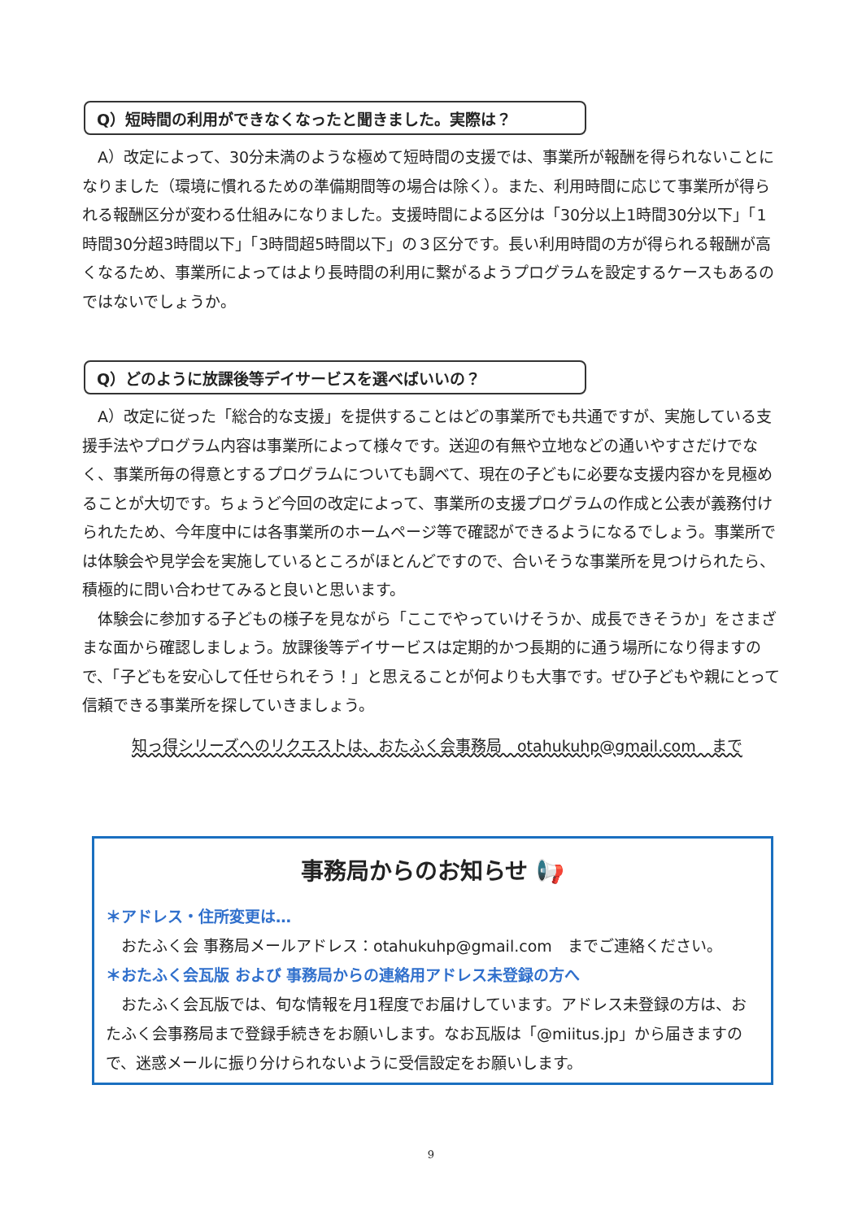Q）短時間の利用ができなくなったと聞きました。実際は？
　A）改定によって、30分未満のような極めて短時間の支援では、事業所が報酬を得られないことになりました（環境に慣れるための準備期間等の場合は除く）。また、利用時間に応じて事業所が得られる報酬区分が変わる仕組みになりました。支援時間による区分は「30分以上1時間30分以下」「1時間30分超3時間以下」「3時間超5時間以下」の３区分です。長い利用時間の方が得られる報酬が高くなるため、事業所によってはより長時間の利用に繋がるようプログラムを設定するケースもあるのではないでしょうか。
Q）どのように放課後等デイサービスを選べばいいの？
　A）改定に従った「総合的な支援」を提供することはどの事業所でも共通ですが、実施している支援手法やプログラム内容は事業所によって様々です。送迎の有無や立地などの通いやすさだけでなく、事業所毎の得意とするプログラムについても調べて、現在の子どもに必要な支援内容かを見極めることが大切です。ちょうど今回の改定によって、事業所の支援プログラムの作成と公表が義務付けられたため、今年度中には各事業所のホームページ等で確認ができるようになるでしょう。事業所では体験会や見学会を実施しているところがほとんどですので、合いそうな事業所を見つけられたら、積極的に問い合わせてみると良いと思います。
　体験会に参加する子どもの様子を見ながら「ここでやっていけそうか、成長できそうか」をさまざまな面から確認しましょう。放課後等デイサービスは定期的かつ長期的に通う場所になり得ますので、「子どもを安心して任せられそう！」と思えることが何よりも大事です。ぜひ子どもや親にとって信頼できる事業所を探していきましょう。
知っ得シリーズへのリクエストは、おたふく会事務局　otahukuhp@gmail.com　まで
事務局からのお知らせ 📢
＊アドレス・住所変更は…
　おたふく会 事務局メールアドレス：otahukuhp@gmail.com　までご連絡ください。
＊おたふく会瓦版 および 事務局からの連絡用アドレス未登録の方へ
　おたふく会瓦版では、旬な情報を月1程度でお届けしています。アドレス未登録の方は、おたふく会事務局まで登録手続きをお願いします。なお瓦版は「@miitus.jp」から届きますので、迷惑メールに振り分けられないように受信設定をお願いします。
9